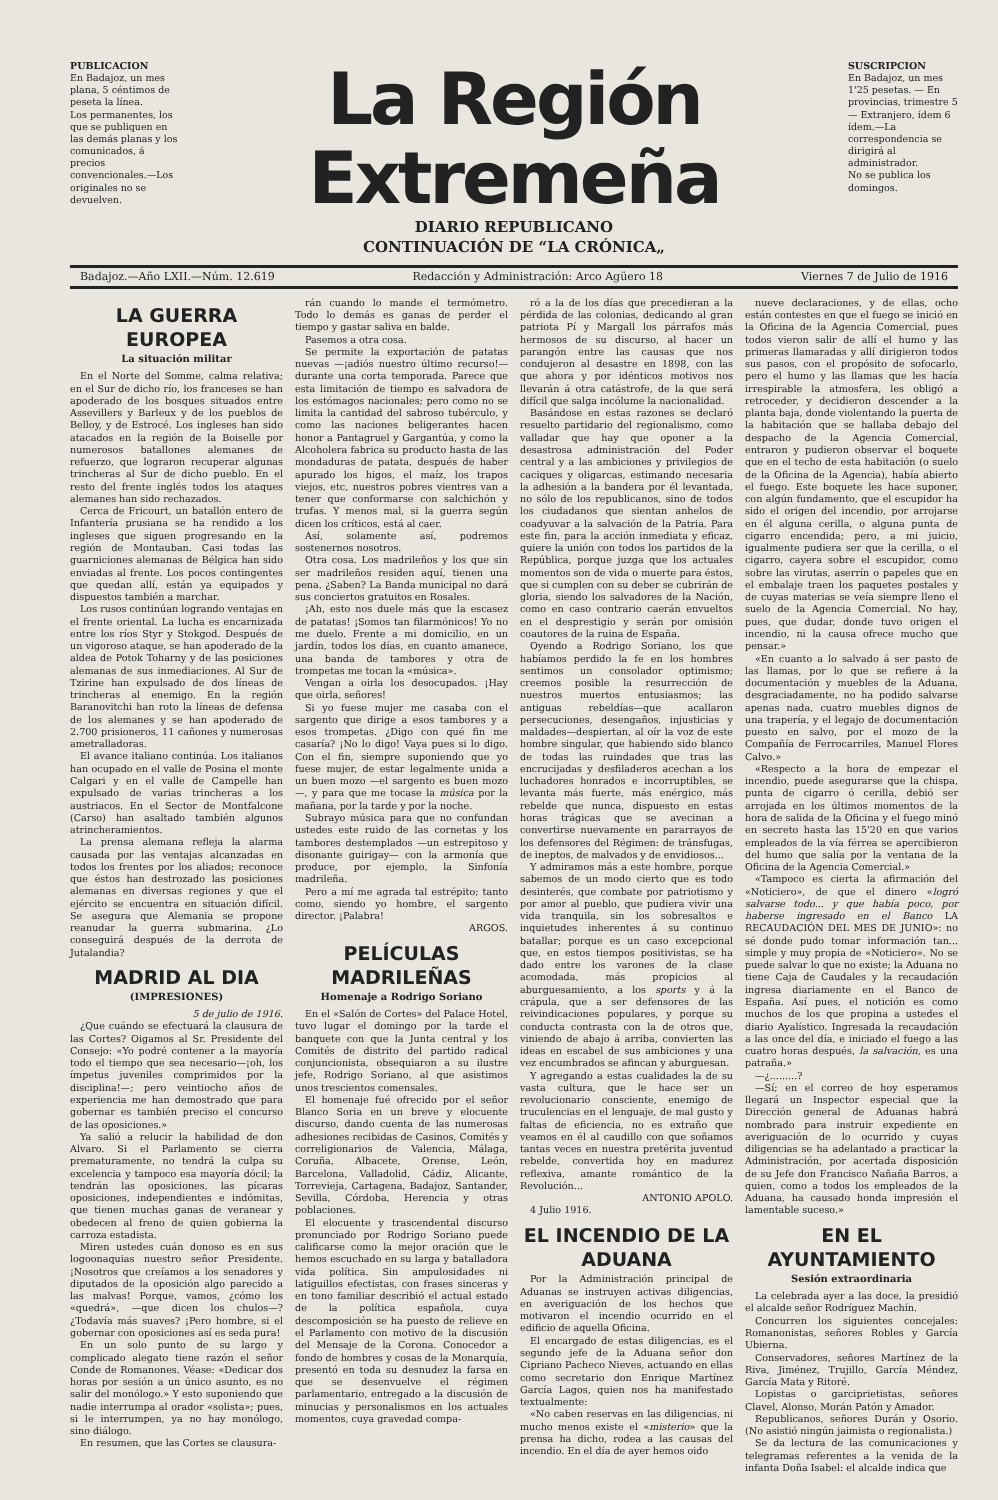PUBLICACION
En Badajoz, un mes plana, 5 céntimos de peseta la línea.
Los permanentes, los que se publiquen en las demás planas y los comunicados, á precios convencionales.—Los originales no se devuelven.
La Región Extremeña
DIARIO REPUBLICANO
CONTINUACIÓN DE “LA CRÓNICA„
SUSCRIPCION
En Badajoz, un mes 1'25 pesetas. — En provincias, trimestre 5 — Extranjero, ídem 6 ídem.—La correspondencia se dirigirá al administrador.
No se publica los domingos.
Badajoz.—Año LXII.—Núm. 12.619 Redacción y Administración: Arco Agüero 18 Viernes 7 de Julio de 1916
LA GUERRA EUROPEA
La situación militar
En el Norte del Somme, calma relativa; en el Sur de dicho río, los franceses se han apoderado de los bosques situados entre Assevillers y Barleux y de los pueblos de Belloy, y de Estrocé. Los ingleses han sido atacados en la región de la Boiselle por numerosos batallones alemanes de refuerzo, que lograron recuperar algunas trincheras al Sur de dicho pueblo. En el resto del frente inglés todos los ataques alemanes han sido rechazados.
Cerca de Fricourt, un batallón entero de Infantería prusiana se ha rendido a los ingleses que siguen progresando en la región de Montauban. Casi todas las guarniciones alemanas de Bélgica han sido enviadas al frente. Los pocos contingentes que quedan allí, están ya equipados y dispuestos también a marchar.
Los rusos continúan logrando ventajas en el frente oriental. La lucha es encarnizada entre los ríos Styr y Stokgod. Después de un vigoroso ataque, se han apoderado de la aldea de Potok Toharny y de las posiciones alemanas de sus inmediaciones. Al Sur de Tzirine han expulsado de dos líneas de trincheras al enemigo. En la región Baranovitchi han roto la líneas de defensa de los alemanes y se han apoderado de 2.700 prisioneros, 11 cañones y numerosas ametralladoras.
El avance italiano continúa. Los italianos han ocupado en el valle de Posina el monte Calgari y en el valle de Campelle han expulsado de varias trincheras a los austriacos. En el Sector de Montfalcone (Carso) han asaltado también algunos atrincheramientos.
La prensa alemana refleja la alarma causada por las ventajas alcanzadas en todos los frentes por los aliados; reconoce que éstos han destrozado las posiciones alemanas en diversas regiones y que el ejército se encuentra en situación difícil. Se asegura que Alemania se propone reanudar la guerra submarina. ¿Lo conseguirá después de la derrota de Jutalandia?
MADRID AL DIA
(IMPRESIONES)
5 de julio de 1916.
¿Que cuándo se efectuará la clausura de las Cortes? Oigamos al Sr. Presidente del Consejo: «Yo podré contener a la mayoría todo el tiempo que sea necesario—¡oh, los ímpetus juveniles comprimidos por la disciplina!—; pero veintiocho años de experiencia me han demostrado que para gobernar es también preciso el concurso de las oposiciones.»
Ya salió a relucir la habilidad de don Alvaro. Si el Parlamento se cierra prematuramente, no tendrá la culpa su excelencia y tampoco esa mayoría dócil; la tendrán las oposiciones, las pícaras oposiciones, independientes e indómitas, que tienen muchas ganas de veranear y obedecen al freno de quien gobierna la carroza estadista.
Miren ustedes cuán donoso es en sus logoonaquias nuestro señor Presidente. ¡Nosotros que creíamos a los senadores y diputados de la oposición algo parecido a las malvas! Porque, vamos, ¿cómo los «quedrá», —que dicen los chulos—? ¿Todavía más suaves? ¡Pero hombre, si el gobernar con oposiciones así es seda pura!
En un solo punto de su largo y complicado alegato tiene razón el señor Conde de Romanones. Véase: «Dedicar dos horas por sesión a un único asunto, es no salir del monólogo.» Y esto suponiendo que nadie interrumpa al orador «solista»; pues, si le interrumpen, ya no hay monólogo, sino diálogo.
En resumen, que las Cortes se clausura-
rán cuando lo mande el termómetro. Todo lo demás es ganas de perder el tiempo y gastar saliva en balde.
Pasemos a otra cosa.
Se permite la exportación de patatas nuevas —¡adiós nuestro último recurso!— durante una corta temporada. Parece que esta limitación de tiempo es salvadora de los estómagos nacionales; pero como no se limita la cantidad del sabroso tubérculo, y como las naciones beligerantes hacen honor a Pantagruel y Gargantúa, y como la Alcoholera fabrica su producto hasta de las mondaduras de patata, después de haber apurado los higos, el maíz, los trapos viejos, etc, nuestros pobres vientres van a tener que conformarse con salchichón y trufas. Y menos mal, si la guerra según dicen los críticos, está al caer.
Así, solamente así, podremos sostenernos nosotros.
Otra cosa. Los madrileños y los que sin ser madrileños residen aquí, tienen una pena. ¿Saben? La Banda municipal no dará sus conciertos gratuitos en Rosales.
¡Ah, esto nos duele más que la escasez de patatas! ¡Somos tan filarmónicos! Yo no me duelo. Frente a mi domicilio, en un jardín, todos los días, en cuanto amanece, una banda de tambores y otra de trompetas me tocan la «música».
Vengan a oirla los desocupados. ¡Hay que oirla, señores!
Si yo fuese mujer me casaba con el sargento que dirige a esos tambores y a esos trompetas. ¿Digo con qué fin me casaría? ¡No lo digo! Vaya pues si lo digo. Con el fin, siempre suponiendo que yo fuese mujer, de estar legalmente unida a un buen mozo —el sargento es buen mozo—, y para que me tocase la música por la mañana, por la tarde y por la noche.
Subrayo música para que no confundan ustedes este ruido de las cornetas y los tambores destemplados —un estrepitoso y disonante guirigay— con la armonía que produce, por ejemplo, la Sinfonía madrileña.
Pero a mí me agrada tal estrépito; tanto como, siendo yo hombre, el sargento director. ¡Palabra!
ARGOS.
PELÍCULAS MADRILEÑAS
Homenaje a Rodrigo Soriano
En el «Salón de Cortes» del Palace Hotel, tuvo lugar el domingo por la tarde el banquete con que la Junta central y los Comités de distrito del partido radical conjuncionista, obsequiaron a su ilustre jefe, Rodrigo Soriano, al que asistimos unos trescientos comensales.
El homenaje fué ofrecido por el señor Blanco Soria en un breve y elocuente discurso, dando cuenta de las numerosas adhesiones recibidas de Casinos, Comités y correligionarios de Valencia, Málaga, Coruña, Albacete, Orense, León, Barcelona, Valladolid, Cádiz, Alicante, Torrevieja, Cartagena, Badajoz, Santander, Sevilla, Córdoba, Herencia y otras poblaciones.
El elocuente y trascendental discurso pronunciado por Rodrigo Soriano puede calificarse como la mejor oración que le hemos escuchado en su larga y batalladora vida política. Sin ampulosidades ni latiguillos efectistas, con frases sinceras y en tono familiar describió el actual estado de la política española, cuya descomposición se ha puesto de relieve en el Parlamento con motivo de la discusión del Mensaje de la Corona. Conocedor a fondo de hombres y cosas de la Monarquía, presentó en toda su desnudez la farsa en que se desenvuelve el régimen parlamentario, entregado a la discusión de minucias y personalismos en los actuales momentos, cuya gravedad compa-
ró a la de los días que precedieran a la pérdida de las colonias, dedicando al gran patriota Pí y Margall los párrafos más hermosos de su discurso, al hacer un parangón entre las causas que nos condujeron al desastre en 1898, con las que ahora y por idénticos motivos nos llevarán á otra catástrofe, de la que será difícil que salga incólume la nacionalidad.
Basándose en estas razones se declaró resuelto partidario del regionalismo, como valladar que hay que oponer a la desastrosa administración del Poder central y a las ambiciones y privilegios de caciques y oligarcas, estimando necesaria la adhesión a la bandera por él levantada, no sólo de los republicanos, sino de todos los ciudadanos que sientan anhelos de coadyuvar a la salvación de la Patria. Para este fin, para la acción inmediata y eficaz, quiere la unión con todos los partidos de la República, porque juzga que los actuales momentos son de vida o muerte para éstos, que si cumplen con su deber se cubrirán de gloria, siendo los salvadores de la Nación, como en caso contrario caerán envueltos en el desprestigio y serán por omisión coautores de la ruina de España.
Oyendo a Rodrigo Soriano, los que habíamos perdido la fe en los hombres sentimos un consolador optimismo; creemos posible la resurrección de nuestros muertos entusiasmos; las antiguas rebeldías—que acallaron persecuciones, desengaños, injusticias y maldades—despiertan, al oír la voz de este hombre singular, que habiendo sido blanco de todas las ruindades que tras las encrucijadas y desfiladeros acechan a los luchadores honrados e incorruptibles, se levanta más fuerte, más enérgico, más rebelde que nunca, dispuesto en estas horas trágicas que se avecinan a convertirse nuevamente en pararrayos de los defensores del Régimen: de tránsfugas, de ineptos, de malvados y de envidiosos...
Y admiramos más a este hombre, porque sabemos de un modo cierto que es todo desinterés, que combate por patriotismo y por amor al pueblo, que pudiera vivir una vida tranquila, sin los sobresaltos e inquietudes inherentes á su continuo batallar; porque es un caso excepcional que, en estos tiempos positivistas, se ha dado entre los varones de la clase acomodada, más propicios al aburguesamiento, a los sports y á la crápula, que a ser defensores de las reivindicaciones populares, y porque su conducta contrasta con la de otros que, viniendo de abajo á arriba, convierten las ideas en escabel de sus ambiciones y una vez encumbrados se afincan y aburguesan.
Y agregando a estas cualidades la de su vasta cultura, que le hace ser un revolucionario consciente, enemigo de truculencias en el lenguaje, de mal gusto y faltas de eficiencia, no es extraño que veamos en él al caudillo con que soñamos tantas veces en nuestra pretérita juventud rebelde, convertida hoy en madurez reflexiva, amante romántico de la Revolución...
ANTONIO APOLO.
4 Julio 1916.
EL INCENDIO DE LA ADUANA
Por la Administración principal de Aduanas se instruyen activas diligencias, en averiguación de los hechos que motivaron el incendio ocurrido en el edificio de aquella Oficina.
El encargado de estas diligencias, es el segundo jefe de la Aduana señor don Cipriano Pacheco Nieves, actuando en ellas como secretario don Enrique Martínez García Lagos, quien nos ha manifestado textualmente:
«No caben reservas en las diligencias, ni mucho menos existe el «misterio» que la prensa ha dicho, rodea a las causas del incendio. En el día de ayer hemos oido
nueve declaraciones, y de ellas, ocho están contestes en que el fuego se inició en la Oficina de la Agencia Comercial, pues todos vieron salir de allí el humo y las primeras llamaradas y allí dirigieron todos sus pasos, con el propósito de sofocarlo, pero el humo y las llamas que les hacía irrespirable la atmosfera, les obligó a retroceder, y decidieron descender a la planta baja, donde violentando la puerta de la habitación que se hallaba debajo del despacho de la Agencia Comercial, entraron y pudieron observar el boquete que en el techo de esta habitación (o suelo de la Oficina de la Agencia), había abierto el fuego. Este boquete les hace suponer, con algún fundamento, que el escupidor ha sido el origen del incendio, por arrojarse en él alguna cerilla, o alguna punta de cigarro encendida; pero, a mi juicio, igualmente pudiera ser que la cerilla, o el cigarro, cayera sobre el escupidor, como sobre las virutas, aserrín o papeles que en el embalaje traen los paquetes postales y de cuyas materias se veía siempre lleno el suelo de la Agencia Comercial. No hay, pues, que dudar, donde tuvo origen el incendio, ni la causa ofrece mucho que pensar.»
«En cuanto a lo salvado á ser pasto de las llamas, por lo que se refiere á la documentación y muebles de la Aduana, desgraciadamente, no ha podido salvarse apenas nada, cuatro muebles dignos de una trapería, y el legajo de documentación puesto en salvo, por el mozo de la Compañía de Ferrocarriles, Manuel Flores Calvo.»
«Respecto a la hora de empezar el incendio, puede asegurarse que la chispa, punta de cigarro ó cerilla, debió ser arrojada en los últimos momentos de la hora de salida de la Oficina y el fuego minó en secreto hasta las 15'20 en que varios empleados de la vía férrea se apercibieron del humo que salía por la ventana de la Oficina de la Agencia Comercial.»
«Tampoco es cierta la afirmación del «Noticiero», de que el dinero «logró salvarse todo... y que había poco, por haberse ingresado en el Banco LA RECAUDACIÓN DEL MES DE JUNIO»: no sé donde pudo tomar información tan... simple y muy propia de «Noticiero». No se puede salvar lo que no existe; la Aduana no tiene Caja de Caudales y la recaudación ingresa diariamente en el Banco de España. Así pues, el notición es como muchos de los que propina a ustedes el diario Ayalístico. Ingresada la recaudación a las once del día, e iniciado el fuego a las cuatro horas después, la salvación, es una patraña.»
—¿.........?
—Sí; en el correo de hoy esperamos llegará un Inspector especial que la Dirección general de Aduanas habrá nombrado para instruir expediente en averiguación de lo ocurrido y cuyas diligencias se ha adelantado a practicar la Administración, por acertada disposición de su Jefe don Francisco Nañaña Barros, a quien, como a todos los empleados de la Aduana, ha causado honda impresión el lamentable suceso.»
EN EL AYUNTAMIENTO
Sesión extraordinaria
La celebrada ayer a las doce, la presidió el alcalde señor Rodríguez Machín.
Concurren los siguientes concejales: Romanonistas, señores Robles y García Ubierna.
Conservadores, señores Martínez de la Riva, Jiménez, Trujillo, García Méndez, García Mata y Ritoré.
Lopistas o garciprietistas, señores Clavel, Alonso, Morán Patón y Amador.
Republicanos, señores Durán y Osorio. (No asistió ningún jaimista o regionalista.)
Se da lectura de las comunicaciones y telegramas referentes a la venida de la infanta Doña Isabel: el alcalde indica que